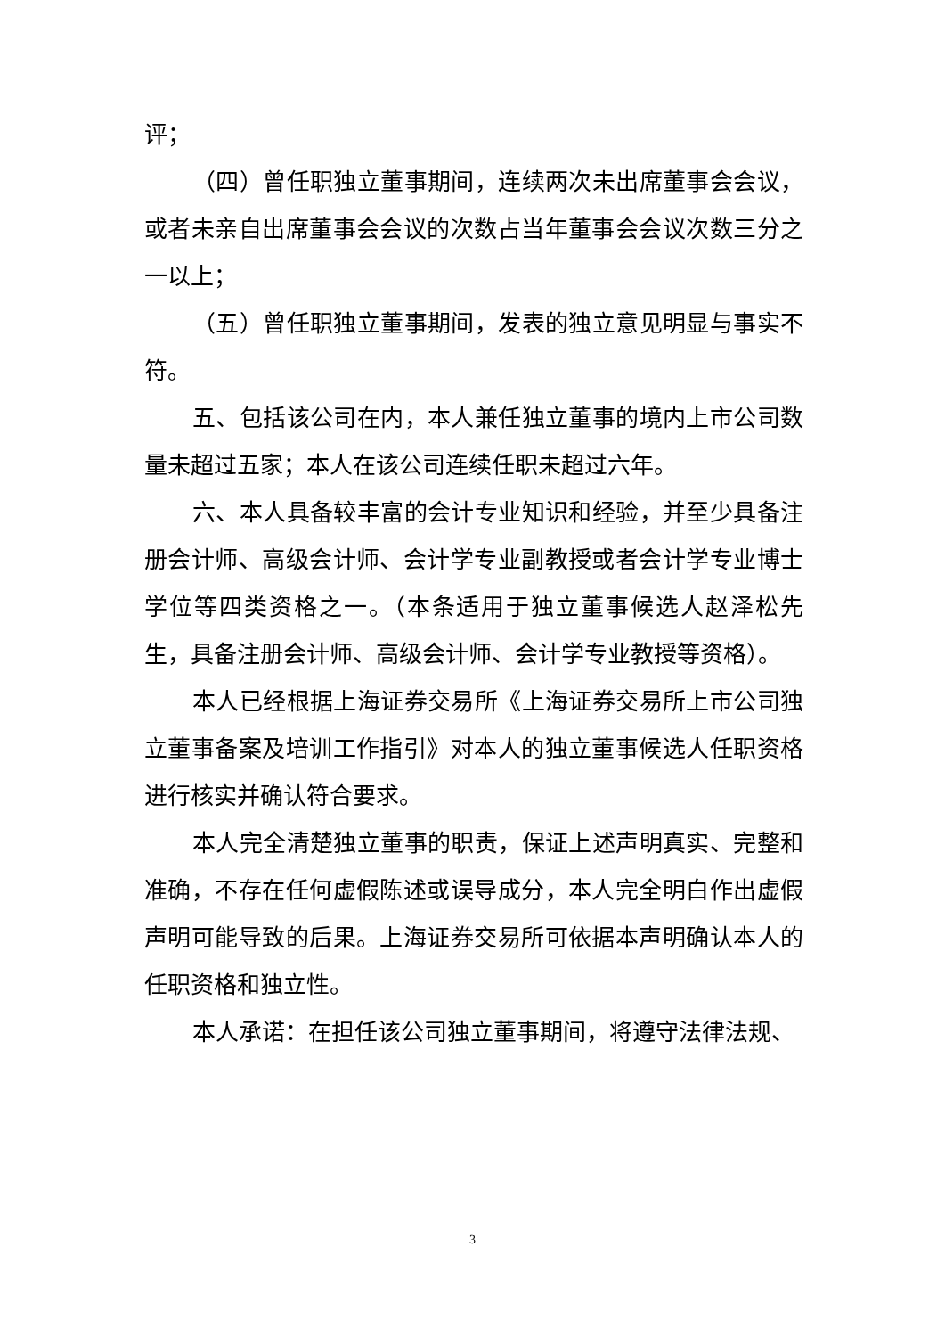评；
（四）曾任职独立董事期间，连续两次未出席董事会会议，或者未亲自出席董事会会议的次数占当年董事会会议次数三分之一以上；
（五）曾任职独立董事期间，发表的独立意见明显与事实不符。
五、包括该公司在内，本人兼任独立董事的境内上市公司数量未超过五家；本人在该公司连续任职未超过六年。
六、本人具备较丰富的会计专业知识和经验，并至少具备注册会计师、高级会计师、会计学专业副教授或者会计学专业博士学位等四类资格之一。（本条适用于独立董事候选人赵泽松先生，具备注册会计师、高级会计师、会计学专业教授等资格）。
本人已经根据上海证券交易所《上海证券交易所上市公司独立董事备案及培训工作指引》对本人的独立董事候选人任职资格进行核实并确认符合要求。
本人完全清楚独立董事的职责，保证上述声明真实、完整和准确，不存在任何虚假陈述或误导成分，本人完全明白作出虚假声明可能导致的后果。上海证券交易所可依据本声明确认本人的任职资格和独立性。
本人承诺：在担任该公司独立董事期间，将遵守法律法规、
3